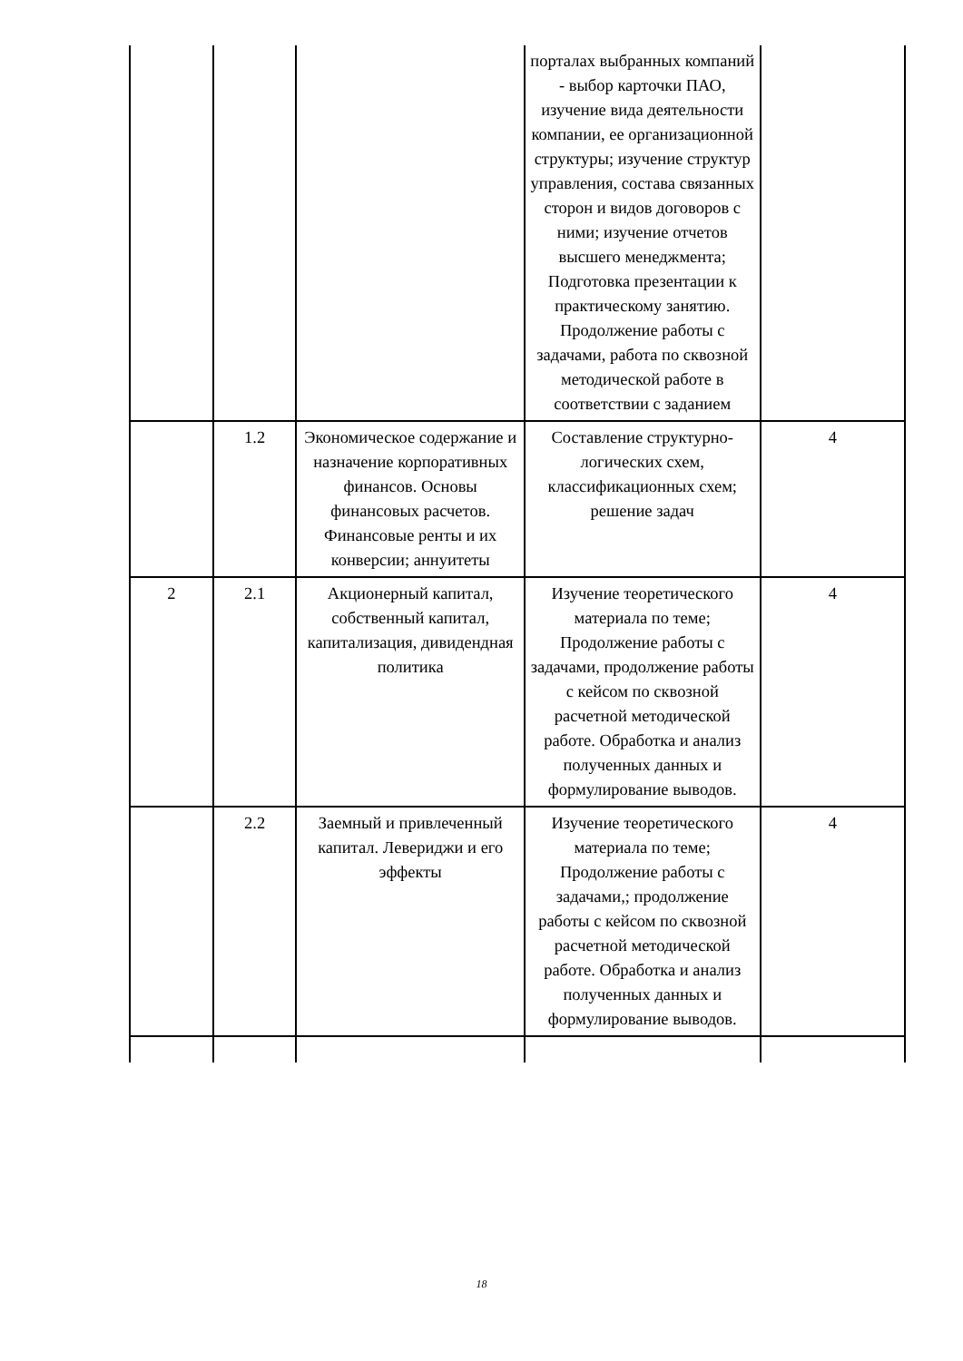| | | | порталах выбранных компаний - выбор карточки ПАО, изучение вида деятельности компании, ее организационной структуры; изучение структур управления, состава связанных сторон и видов договоров с ними; изучение отчетов высшего менеджмента; Подготовка презентации к практическому занятию. Продолжение работы с задачами, работа по сквозной методической работе в соответствии с заданием | |
| | 1.2 | Экономическое содержание и назначение корпоративных финансов. Основы финансовых расчетов. Финансовые ренты и их конверсии; аннуитеты | Составление структурно-логических схем, классификационных схем; решение задач | 4 |
| 2 | 2.1 | Акционерный капитал, собственный капитал, капитализация, дивидендная политика | Изучение теоретического материала по теме; Продолжение работы с задачами, продолжение работы с кейсом по сквозной расчетной методической работе. Обработка и анализ полученных данных и формулирование выводов. | 4 |
| | 2.2 | Заемный и привлеченный капитал. Левериджи и его эффекты | Изучение теоретического материала по теме; Продолжение работы с задачами,; продолжение работы с кейсом по сквозной расчетной методической работе. Обработка и анализ полученных данных и формулирование выводов. | 4 |
18